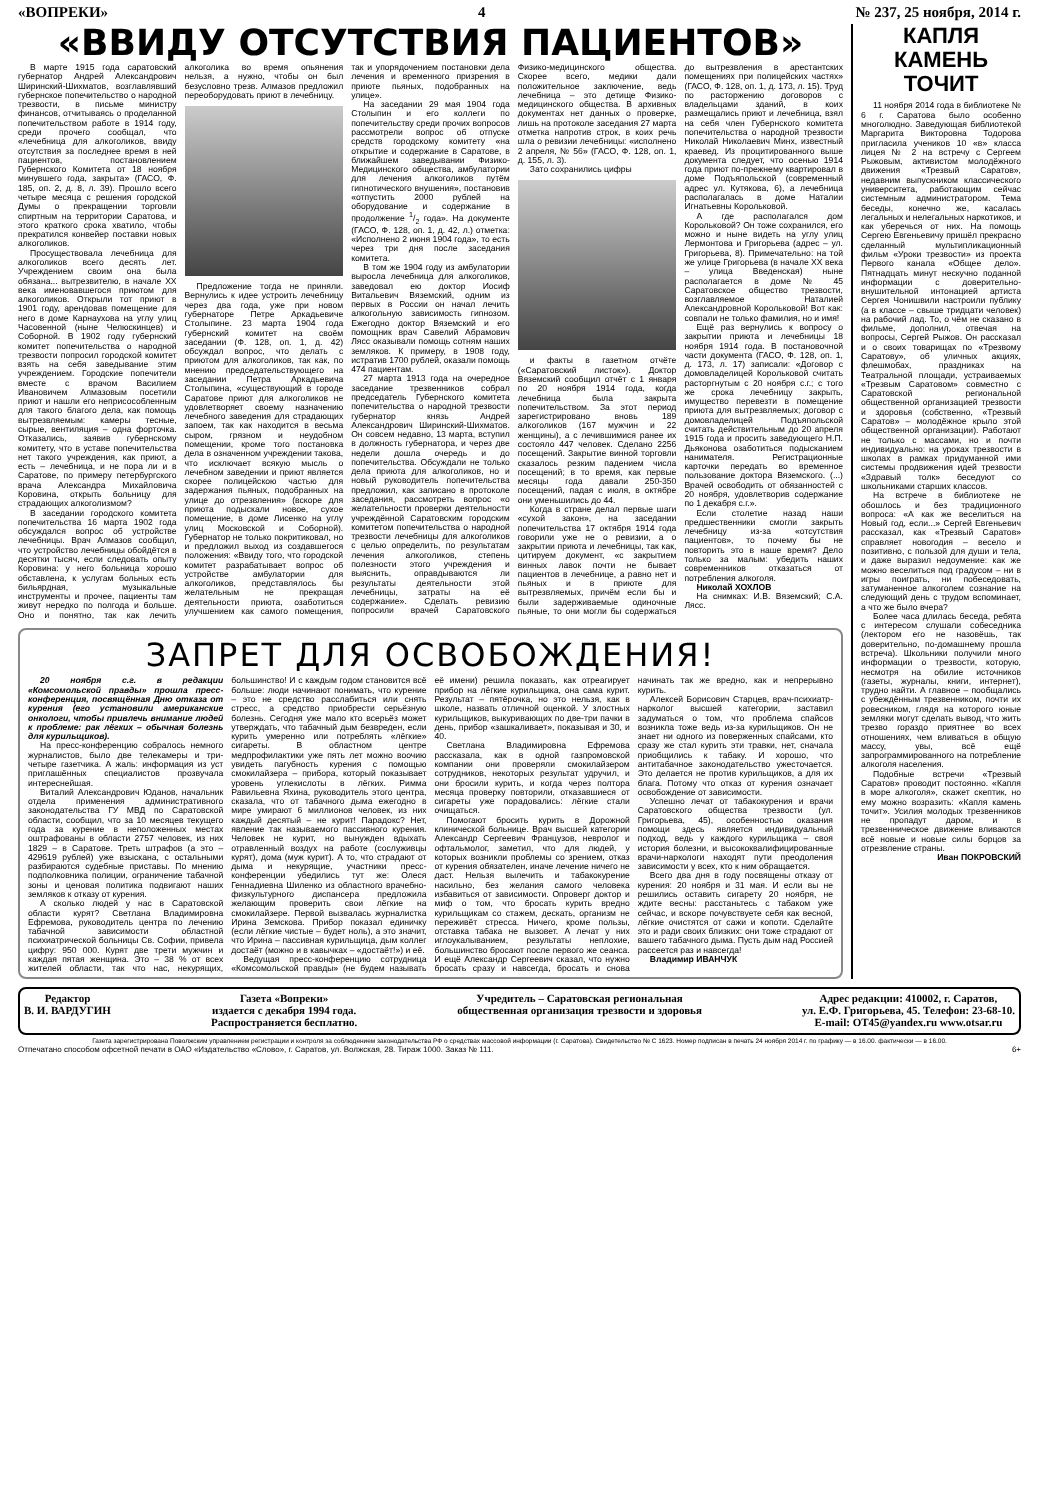«ВОПРЕКИ» 4 № 237, 25 ноября, 2014 г.
«ВВИДУ ОТСУТСТВИЯ ПАЦИЕНТОВ»
В марте 1915 года саратовский губернатор Андрей Александрович Ширинский-Шихматов, возглавлявший губернское попечительство о народной трезвости, в письме министру финансов, отчитываясь о проделанной попечительством работе в 1914 году, среди прочего сообщал, что «лечебница для алкоголиков, ввиду отсутствия за последнее время в ней пациентов, постановлением Губернского Комитета от 18 ноября минувшего года, закрыта» (ГАСО, Ф. 185, оп. 2, д. 8, л. 39). Прошло всего четыре месяца с решения городской Думы о прекращении торговли спиртным на территории Саратова, и этого краткого срока хватило, чтобы прекратился конвейер поставки новых алкоголиков.
Просуществовала лечебница для алкоголиков всего десять лет. Учреждением своим она была обязана... вытрезвителю, в начале XX века именовавшегося приютом для алкоголиков. Открыли тот приют в 1901 году, арендовав помещение для него в доме Карнаухова на углу улиц Часовенной (ныне Челюскинцев) и Соборной. В 1902 году губернский комитет попечительства о народной трезвости попросил городской комитет взять на себя заведывание этим учреждением. Городские попечители вместе с врачом Василием Ивановичем Алмазовым посетили приют и нашли его неприсособленным для такого благого дела, как помощь вытрезвляемым: камеры тесные, сырые, вентиляция – одна форточка. Отказались, заявив губернскому комитету, что в уставе попечительства нет такого учреждения, как приют, а есть – лечебница, и не пора ли и в Саратове, по примеру петербургского врача Александра Михайловича Коровина, открыть больницу для страдающих алкоголизмом?
В заседании городского комитета попечительства 16 марта 1902 года обсуждался вопрос об устройстве лечебницы. Врач Алмазов сообщил, что устройство лечебницы обойдётся в десятки тысяч, если следовать опыту Коровина: у него больница хорошо обставлена, к услугам больных есть бильярдная, музыкальные инструменты и прочее, пациенты там живут нередко по полгода и больше. Оно и понятно, так как лечить алкоголика во время опьянения нельзя, а нужно, чтобы он был безусловно трезв. Алмазов предложил переоборудовать приют в лечебницу.
Предложение тогда не приняли. Вернулись к идее устроить лечебницу через два года, уже при новом губернаторе Петре Аркадьевиче Столыпине. 23 марта 1904 года губернский комитет на своём заседании (Ф. 128, оп. 1, д. 42) обсуждал вопрос, что делать с приютом для алкоголиков, так как, по мнению председательствующего на заседании Петра Аркадьевича Столыпина, «существующий в городе Саратове приют для алкоголиков не удовлетворяет своему назначению лечебного заведения для страдающих запоем, так как находится в весьма сыром, грязном и неудобном помещении, кроме того постановка дела в означенном учреждении такова, что исключает всякую мысль о лечебном заведении и приют является скорее полицейскою частью для задержания пьяных, подобранных на улице до отрезвления» (вскоре для приюта подыскали новое, сухое помещение, в доме Лисенко на углу улиц Московской и Соборной). Губернатор не только покритиковал, но и предложил выход из создавшегося положения: «Ввиду того, что городской комитет разрабатывает вопрос об устройстве амбулатории для алкоголиков, представлялось бы желательным не прекращая деятельности приюта, озаботиться улучшением как самого помещения, так и упорядочением постановки дела лечения и временного призрения в приюте пьяных, подобранных на улице».
На заседании 29 мая 1904 года Столыпин и его коллеги по попечительству среди прочих вопросов рассмотрели вопрос об отпуске средств городскому комитету «на открытие и содержание в Саратове, в ближайшем заведывании Физико-Медицинского общества, амбулатории для лечения алкоголиков путём гипнотического внушения», постановив «отпустить 2000 рублей на оборудование и содержание в продолжение 1/2 года». На документе (ГАСО, Ф. 128, оп. 1, д. 42, л.) отметка: «Исполнено 2 июня 1904 года», то есть через три дня после заседания комитета.
В том же 1904 году из амбулатории выросла лечебница для алкоголиков, заведовал ею доктор Иосиф Витальевич Вяземский, одним из первых в России он начал лечить алкогольную зависимость гипнозом. Ежегодно доктор Вяземский и его помощник врач Савелий Абрамович Лясс оказывали помощь сотням наших земляков. К примеру, в 1908 году, истратив 1700 рублей, оказали помощь 474 пациентам.
27 марта 1913 года на очередное заседание трезвенников собрал председатель Губернского комитета попечительства о народной трезвости губернатор князь Андрей Александрович Ширинский-Шихматов. Он совсем недавно, 13 марта, вступил в должность губернатора, и через две недели дошла очередь и до попечительства. Обсуждали не только дела приюта для алкоголиков, но и новый руководитель попечительства предложил, как записано в протоколе заседания, рассмотреть вопрос «о желательности проверки деятельности учреждённой Саратовским городским комитетом попечительства о народной трезвости лечебницы для алкоголиков с целью определить, по результатам лечения алкоголиков, степень полезности этого учреждения и выяснить, оправдываются ли результаты деятельности этой лечебницы, затраты на её содержание». Сделать ревизию попросили врачей Саратовского Физико-медицинского общества. Скорее всего, медики дали положительное заключение, ведь лечебница – это детище Физико-медицинского общества. В архивных документах нет данных о проверке, лишь на протоколе заседания 27 марта отметка напротив строк, в коих речь шла о ревизии лечебницы: «исполнено 2 апреля, № 56» (ГАСО, Ф. 128, оп. 1, д. 155, л. 3).
Зато сохранились цифры
и факты в газетном отчёте («Саратовский листок»). Доктор Вяземский сообщил отчёт с 1 января по 20 ноября 1914 года, когда лечебница была закрыта попечительством. За этот период зарегистрировано вновь 189 алкоголиков (167 мужчин и 22 женщины), а с лечившимися ранее их состояло 447 человек. Сделано 2256 посещений. Закрытие винной торговли сказалось резким падением числа посещений; в то время, как первые месяцы года давали 250-350 посещений, падая с июля, в октябре они уменьшились до 44.
Когда в стране делал первые шаги «сухой закон», на заседании попечительства 17 октября 1914 года говорили уже не о ревизии, а о закрытии приюта и лечебницы, так как, цитируем документ, «с закрытием винных лавок почти не бывает пациентов в лечебнице, а равно нет и пьяных и в приюте для вытрезвляемых, причём если бы и были задерживаемые одиночные пьяные, то они могли бы содержаться до вытрезвления в арестантских помещениях при полицейских частях» (ГАСО, Ф. 128, оп. 1, д. 173, л. 15). Труд по расторжению договоров с владельцами зданий, в коих размещались приют и лечебница, взял на себя член Губернского комитета попечительства о народной трезвости Николай Николаевич Минх, известный краевед. Из процитированного выше документа следует, что осенью 1914 года приют по-прежнему квартировал в доме Подъяпольской (современный адрес ул. Кутякова, 6), а лечебница располагалась в доме Наталии Игнатьевны Корольковой.
А где располагался дом Корольковой? Он тоже сохранился, его можно и ныне видеть на углу улиц Лермонтова и Григорьева (адрес – ул. Григорьева, 8). Примечательно: на той же улице Григорьева (в начале XX века – улица Введенская) ныне располагается в доме № 45 Саратовское общество трезвости, возглавляемое Наталией Александровной Корольковой! Вот как: совпали не только фамилия, но и имя!
Ещё раз вернулись к вопросу о закрытии приюта и лечебницы 18 ноября 1914 года. В постановочной части документа (ГАСО, Ф. 128, оп. 1, д. 173, л. 17) записали: «Договор с домовладелицей Корольковой считать расторгнутым с 20 ноября с.г.; с того же срока лечебницу закрыть, имущество перевезти в помещение приюта для вытрезвляемых; договор с домовладелицей Подъяпольской считать действительным до 20 апреля 1915 года и просить заведующего Н.П. Дьяконова озаботиться подысканием нанимателя. Регистрационные карточки передать во временное пользование доктора Вяземского. (...) Врачей освободить от обязанностей с 20 ноября, удовлетворив содержание по 1 декабря с.г.».
Если столетие назад наши предшественники смогли закрыть лечебницу из-за «отсутствия пациентов», то почему бы не повторить это в наше время? Дело только за малым: убедить наших современников отказаться от потребления алкоголя.
Николай ХОХЛОВ
На снимках: И.В. Вяземский; С.А. Лясс.
ЗАПРЕТ ДЛЯ ОСВОБОЖДЕНИЯ!
20 ноября с.г. в редакции «Комсомольской правды» прошла пресс-конференция, посвящённая Дню отказа от курения (его установили американские онкологи, чтобы привлечь внимание людей к проблеме: рак лёгких – обычная болезнь для курильщиков).
На пресс-конференцию собралось немного журналистов, было две телекамеры и три-четыре газетчика. А жаль: информация из уст приглашённых специалистов прозвучала интереснейшая.
Виталий Александрович Юданов, начальник отдела применения административного законодательства ГУ МВД по Саратовской области, сообщил, что за 10 месяцев текущего года за курение в неположенных местах оштрафованы в области 2757 человек, из них 1829 – в Саратове. Треть штрафов (а это – 429619 рублей) уже взыскана, с остальными разбираются судебные приставы. По мнению подполковника полиции, ограничение табачной зоны и ценовая политика подвигают наших земляков к отказу от курения.
А сколько людей у нас в Саратовской области курят? Светлана Владимировна Ефремова, руководитель центра по лечению табачной зависимости областной психиатрической больницы Св. Софии, привела цифру: 950 000. Курят две трети мужчин и каждая пятая женщина. Это – 38 % от всех жителей области, так что нас, некурящих, большинство! И с каждым годом становится всё больше: люди начинают понимать, что курение – это не средство расслабиться или снять стресс, а средство приобрести серьёзную болезнь. Сегодня уже мало кто всерьёз может утверждать, что табачный дым безвреден, если курить умеренно или потреблять «лёгкие» сигареты. В областном центре медпрофилактики уже пять лет можно воочию увидеть пагубность курения с помощью смокилайзера – прибора, который показывает уровень углекислоты в лёгких. Римма Равильевна Яхина, руководитель этого центра, сказала, что от табачного дыма ежегодно в мире умирают 6 миллионов человек, из них каждый десятый – не курит! Парадокс? Нет, явление так называемого пассивного курения. Человек не курит, но вынужден вдыхать отравленный воздух на работе (сослуживцы курят), дома (муж курит). А то, что страдают от дыма и некурящие, участники пресс-конференции убедились тут же: Олеся Геннадиевна Шиленко из областного врачебно-физкультурного диспансера предложила желающим проверить свои лёгкие на смокилайзере. Первой вызвалась журналистка Ирина Земскова. Прибор показал единичку (если лёгкие чистые – будет ноль), а это значит, что Ирина – пассивная курильщица, дым коллег достаёт (можно и в кавычках – «достаёт!») и её.
Ведущая пресс-конференцию сотрудница «Комсомольской правды» (не будем называть её имени) решила показать, как отреагирует прибор на лёгкие курильщика, она сама курит. Результат – пятёрочка, но это нельзя, как в школе, назвать отличной оценкой. У злостных курильщиков, выкуривающих по две-три пачки в день, прибор «зашкаливает», показывая и 30, и 40.
Светлана Владимировна Ефремова рассказала, как в одной газпромовской компании они проверяли смокилайзером сотрудников, некоторых результат удручил, и они бросили курить, и когда через полтора месяца проверку повторили, отказавшиеся от сигареты уже порадовались: лёгкие стали очищаться.
Помогают бросить курить в Дорожной клинической больнице. Врач высшей категории Александр Сергеевич Французов, невролог и офтальмолог, заметил, что для людей, у которых возникли проблемы со зрением, отказ от курения обязателен, иначе лечение ничего не даст. Нельзя вылечить и табакокурение насильно, без желания самого человека избавиться от зависимости. Опроверг доктор и миф о том, что бросать курить вредно курильщикам со стажем, дескать, организм не переживёт стресса. Ничего, кроме пользы, отставка табака не вызовет. А лечат у них иглоукалыванием, результаты неплохие, большинство бросают после первого же сеанса. И ещё Александр Сергеевич сказал, что нужно бросать сразу и навсегда, бросать и снова начинать так же вредно, как и непрерывно курить.
Алексей Борисович Старцев, врач-психиатр-нарколог высшей категории, заставил задуматься о том, что проблема спайсов возникла тоже ведь из-за курильщиков. Он не знает ни одного из поверженных спайсами, кто сразу же стал курить эти травки, нет, сначала приобщились к табаку. И хорошо, что антитабачное законодательство ужесточается. Это делается не против курильщиков, а для их блага. Потому что отказ от курения означает освобождение от зависимости.
Успешно лечат от табакокурения и врачи Саратовского общества трезвости (ул. Григорьева, 45), особенностью оказания помощи здесь является индивидуальный подход, ведь у каждого курильщика – своя история болезни, и высококвалифицированные врачи-наркологи находят пути преодоления зависимости у всех, кто к ним обращается.
Всего два дня в году посвящены отказу от курения: 20 ноября и 31 мая. И если вы не решились оставить сигарету 20 ноября, не ждите весны: расстаньтесь с табаком уже сейчас, и вскоре почувствуете себя как весной, лёгкие очистятся от сажи и копоти. Сделайте это и ради своих близких: они тоже страдают от вашего табачного дыма. Пусть дым над Россией рассеется раз и навсегда!
Владимир ИВАНЧУК
КАПЛЯ КАМЕНЬ ТОЧИТ
11 ноября 2014 года в библиотеке № 6 г. Саратова было особенно многолюдно. Заведующая библиотекой Маргарита Викторовна Тодорова пригласила учеников 10 «в» класса лицея № 2 на встречу с Сергеем Рыжовым, активистом молодёжного движения «Трезвый Саратов», недавним выпускником классического университета, работающим сейчас системным администратором. Тема беседы, конечно же, касалась легальных и нелегальных наркотиков, и как уберечься от них. На помощь Сергею Евгеньевичу пришёл прекрасно сделанный мультипликационный фильм «Уроки трезвости» из проекта Первого канала «Общее дело». Пятнадцать минут нескучно поданной информации с доверительно-внушительной интонацией артиста Сергея Чонишвили настроили публику (а в классе – свыше тридцати человек) на рабочий лад. То, о чём не сказано в фильме, дополнил, отвечая на вопросы, Сергей Рыжов. Он рассказал и о своих товарищах по «Трезвому Саратову», об уличных акциях, флешмобах, праздниках на Театральной площади, устраиваемых «Трезвым Саратовом» совместно с Саратовской региональной общественной организацией трезвости и здоровья (собственно, «Трезвый Саратов» – молодёжное крыло этой общественной организации). Работают не только с массами, но и почти индивидуально: на уроках трезвости в школах в рамках придуманной ими системы продвижения идей трезвости «Здравый толк» беседуют со школьниками старших классов.
На встрече в библиотеке не обошлось и без традиционного вопроса: «А как же веселиться на Новый год, если...» Сергей Евгеньевич рассказал, как «Трезвый Саратов» справляет новогодия – весело и позитивно, с пользой для души и тела, и даже выразил недоумение: как же можно веселиться под градусом – ни в игры поиграть, ни побеседовать, затуманенное алкоголем сознание на следующий день с трудом вспоминает, а что же было вчера?
Более часа длилась беседа, ребята с интересом слушали собеседника (лектором его не назовёшь, так доверительно, по-домашнему прошла встреча). Школьники получили много информации о трезвости, которую, несмотря на обилие источников (газеты, журналы, книги, интернет), трудно найти. А главное – пообщались с убеждённым трезвенником, почти их ровесником, глядя на которого юные земляки могут сделать вывод, что жить трезво гораздо приятнее во всех отношениях, чем вливаться в общую массу, увы, всё ещё запрограммированного на потребление алкоголя населения.
Подобные встречи «Трезвый Саратов» проводит постоянно. «Капля в море алкоголя», скажет скептик, но ему можно возразить: «Капля камень точит». Усилия молодых трезвенников не пропадут даром, и в трезвенническое движение вливаются всё новые и новые силы борцов за отрезвление страны.
Иван ПОКРОВСКИЙ
Редактор
В. И. ВАРДУГИН
Газета «Вопреки»
издается с декабря 1994 года.
Распространяется бесплатно.
Учредитель – Саратовская региональная
общественная организация трезвости и здоровья
Адрес редакции: 410002, г. Саратов,
ул. Е.Ф. Григорьева, 45. Телефон: 23-68-10.
E-mail: OT45@yandex.ru www.otsar.ru
Газета зарегистрирована Поволжским управлением регистрации и контроля за соблюдением законодательства РФ о средствах массовой информации (г. Саратова). Свидетельство № С 1623. Номер подписан в печать 24 ноября 2014 г. по графику — в 16.00. фактически — в 16.00.
Отпечатано способом офсетной печати в ОАО «Издательство «Слово», г. Саратов, ул. Волжская, 28. Тираж 1000. Заказ № 111. 6+